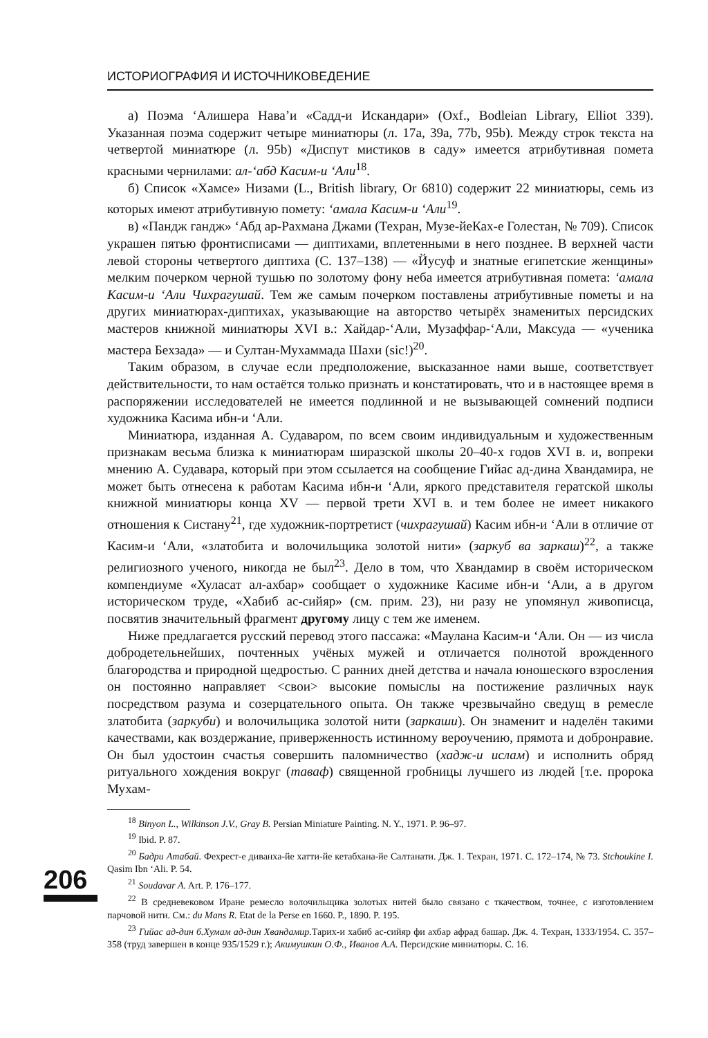ИСТОРИОГРАФИЯ И ИСТОЧНИКОВЕДЕНИЕ
а) Поэма ‘Алишера Нава’и «Садд-и Искандари» (Oxf., Bodleian Library, Elliot 339). Указанная поэма содержит четыре миниатюры (л. 17a, 39a, 77b, 95b). Между строк текста на четвертой миниатюре (л. 95b) «Диспут мистиков в саду» имеется атрибутивная помета красными чернилами: ал-‘абд Касим-и ‘Али<sup>18</sup>.
б) Список «Хамсе» Низами (L., British library, Or 6810) содержит 22 миниатюры, семь из которых имеют атрибутивную помету: ‘амала Касим-и ‘Али<sup>19</sup>.
в) «Пандж гандж» ‘Абд ар-Рахмана Джами (Техран, Музе-йеКах-е Голестан, № 709). Список украшен пятью фронтисписами — диптихами, вплетенными в него позднее. В верхней части левой стороны четвертого диптиха (С. 137–138) — «Йусуф и знатные египетские женщины» мелким почерком черной тушью по золотому фону неба имеется атрибутивная помета: ‘амала Касим-и ‘Али Чихрагушай. Тем же самым почерком поставлены атрибутивные пометы и на других миниатюрах-диптихах, указывающие на авторство четырёх знаменитых персидских мастеров книжной миниатюры XVI в.: Хайдар-‘Али, Музаффар-‘Али, Максуда — «ученика мастера Бехзада» — и Султан-Мухаммада Шахи (sic!)<sup>20</sup>.
Таким образом, в случае если предположение, высказанное нами выше, соответствует действительности, то нам остаётся только признать и констатировать, что и в настоящее время в распоряжении исследователей не имеется подлинной и не вызывающей сомнений подписи художника Касима ибн-и ‘Али.
Миниатюра, изданная А. Судаваром, по всем своим индивидуальным и художественным признакам весьма близка к миниатюрам ширазской школы 20–40-х годов XVI в. и, вопреки мнению А. Судавара, который при этом ссылается на сообщение Гийас ад-дина Хвандамира, не может быть отнесена к работам Касима ибн-и ‘Али, яркого представителя гератской школы книжной миниатюры конца XV — первой трети XVI в. и тем более не имеет никакого отношения к Систану<sup>21</sup>, где художник-портретист (чихрагушай) Касим ибн-и ‘Али в отличие от Касим-и ‘Али, «златобита и волочильщика золотой нити» (заркуб ва заркаш)<sup>22</sup>, а также религиозного ученого, никогда не был<sup>23</sup>. Дело в том, что Хвандамир в своём историческом компендиуме «Хуласат ал-ахбар» сообщает о художнике Касиме ибн-и ‘Али, а в другом историческом труде, «Хабиб ас-сийяр» (см. прим. 23), ни разу не упомянул живописца, посвятив значительный фрагмент другому лицу с тем же именем.
Ниже предлагается русский перевод этого пассажа: «Маулана Касим-и ‘Али. Он — из числа добродетельнейших, почтенных учёных мужей и отличается полнотой врожденного благородства и природной щедростью. С ранних дней детства и начала юношеского взросления он постоянно направляет <свои> высокие помыслы на постижение различных наук посредством разума и созерцательного опыта. Он также чрезвычайно сведущ в ремесле златобита (заркуби) и волочильщика золотой нити (заркаши). Он знаменит и наделён такими качествами, как воздержание, приверженность истинному вероучению, прямота и добронравие. Он был удостоин счастья совершить паломничество (хадж-и ислам) и исполнить обряд ритуального хождения вокруг (таваф) священной гробницы лучшего из людей [т.е. пророка Мухам-
<sup>18</sup> Binyon L., Wilkinson J.V., Gray B. Persian Miniature Painting. N. Y., 1971. P. 96–97.
<sup>19</sup> Ibid. P. 87.
<sup>20</sup> Бадри Атабай. Фехрест-е диванха-йе хатти-йе кетабхана-йе Салтанати. Дж. 1. Техран, 1971. С. 172–174, № 73. Stchoukine I. Qasim Ibn ‘Ali. P. 54.
<sup>21</sup> Soudavar A. Art. P. 176–177.
<sup>22</sup> В средневековом Иране ремесло волочильщика золотых нитей было связано с ткачеством, точнее, с изготовлением парчовой нити. См.: du Mans R. Etat de la Perse en 1660. P., 1890. P. 195.
<sup>23</sup> Гийас ад-дин б.Хумам ад-дин Хвандамир. Тарих-и хабиб ас-сийяр фи ахбар афрад башар. Дж. 4. Техран, 1333/1954. С. 357–358 (труд завершен в конце 935/1529 г.); Акимушкин О.Ф., Иванов А.А. Персидские миниатюры. С. 16.
206